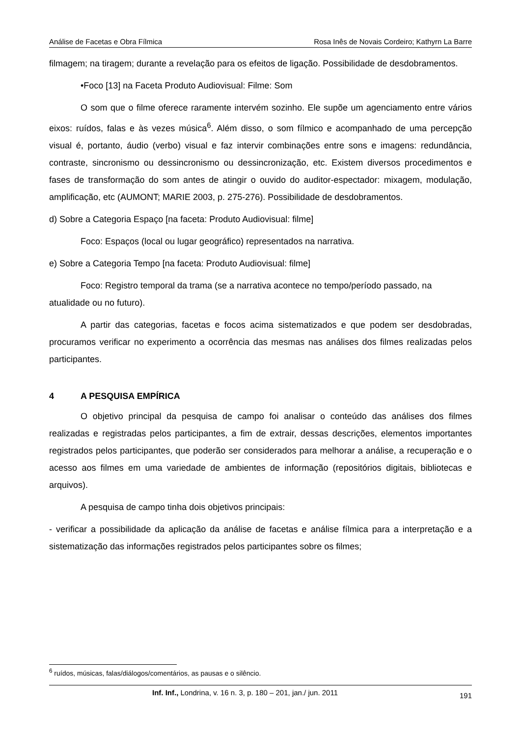Análise de Facetas e Obra Fílmica Rosa Inês de Novais Cordeiro; Kathyrn La Barre
filmagem; na tiragem; durante a revelação para os efeitos de ligação. Possibilidade de desdobramentos.
•Foco [13] na Faceta Produto Audiovisual: Filme: Som
O som que o filme oferece raramente intervém sozinho. Ele supõe um agenciamento entre vários eixos: ruídos, falas e às vezes música<sup>6</sup>. Além disso, o som fílmico e acompanhado de uma percepção visual é, portanto, áudio (verbo) visual e faz intervir combinações entre sons e imagens: redundância, contraste, sincronismo ou dessincronismo ou dessincronização, etc. Existem diversos procedimentos e fases de transformação do som antes de atingir o ouvido do auditor-espectador: mixagem, modulação, amplificação, etc (AUMONT; MARIE 2003, p. 275-276). Possibilidade de desdobramentos.
d) Sobre a Categoria Espaço [na faceta: Produto Audiovisual: filme]
Foco: Espaços (local ou lugar geográfico) representados na narrativa.
e) Sobre a Categoria Tempo [na faceta: Produto Audiovisual: filme]
Foco: Registro temporal da trama (se a narrativa acontece no tempo/período passado, na atualidade ou no futuro).
A partir das categorias, facetas e focos acima sistematizados e que podem ser desdobradas, procuramos verificar no experimento a ocorrência das mesmas nas análises dos filmes realizadas pelos participantes.
4 A PESQUISA EMPÍRICA
O objetivo principal da pesquisa de campo foi analisar o conteúdo das análises dos filmes realizadas e registradas pelos participantes, a fim de extrair, dessas descrições, elementos importantes registrados pelos participantes, que poderão ser considerados para melhorar a análise, a recuperação e o acesso aos filmes em uma variedade de ambientes de informação (repositórios digitais, bibliotecas e arquivos).
A pesquisa de campo tinha dois objetivos principais:
- verificar a possibilidade da aplicação da análise de facetas e análise fílmica para a interpretação e a sistematização das informações registrados pelos participantes sobre os filmes;
<sup>6</sup> ruídos, músicas, falas/diálogos/comentários, as pausas e o silêncio.
Inf. Inf., Londrina, v. 16 n. 3, p. 180 – 201, jan./ jun. 2011 191